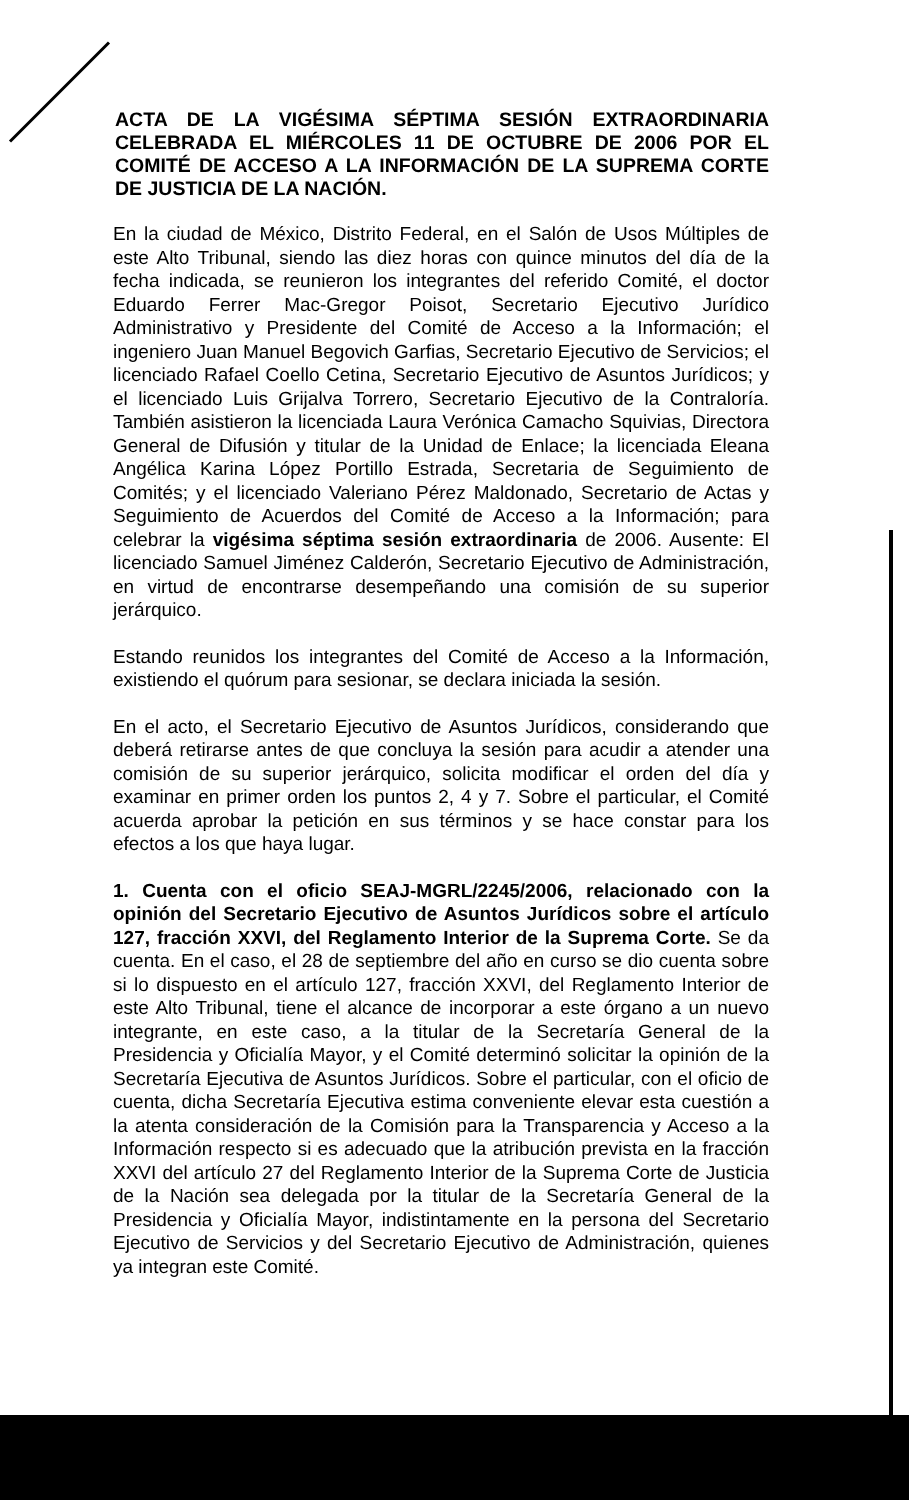ACTA DE LA VIGÉSIMA SÉPTIMA SESIÓN EXTRAORDINARIA CELEBRADA EL MIÉRCOLES 11 DE OCTUBRE DE 2006 POR EL COMITÉ DE ACCESO A LA INFORMACIÓN DE LA SUPREMA CORTE DE JUSTICIA DE LA NACIÓN.
En la ciudad de México, Distrito Federal, en el Salón de Usos Múltiples de este Alto Tribunal, siendo las diez horas con quince minutos del día de la fecha indicada, se reunieron los integrantes del referido Comité, el doctor Eduardo Ferrer Mac-Gregor Poisot, Secretario Ejecutivo Jurídico Administrativo y Presidente del Comité de Acceso a la Información; el ingeniero Juan Manuel Begovich Garfias, Secretario Ejecutivo de Servicios; el licenciado Rafael Coello Cetina, Secretario Ejecutivo de Asuntos Jurídicos; y el licenciado Luis Grijalva Torrero, Secretario Ejecutivo de la Contraloría. También asistieron la licenciada Laura Verónica Camacho Squivias, Directora General de Difusión y titular de la Unidad de Enlace; la licenciada Eleana Angélica Karina López Portillo Estrada, Secretaria de Seguimiento de Comités; y el licenciado Valeriano Pérez Maldonado, Secretario de Actas y Seguimiento de Acuerdos del Comité de Acceso a la Información; para celebrar la vigésima séptima sesión extraordinaria de 2006. Ausente: El licenciado Samuel Jiménez Calderón, Secretario Ejecutivo de Administración, en virtud de encontrarse desempeñando una comisión de su superior jerárquico.
Estando reunidos los integrantes del Comité de Acceso a la Información, existiendo el quórum para sesionar, se declara iniciada la sesión.
En el acto, el Secretario Ejecutivo de Asuntos Jurídicos, considerando que deberá retirarse antes de que concluya la sesión para acudir a atender una comisión de su superior jerárquico, solicita modificar el orden del día y examinar en primer orden los puntos 2, 4 y 7. Sobre el particular, el Comité acuerda aprobar la petición en sus términos y se hace constar para los efectos a los que haya lugar.
1. Cuenta con el oficio SEAJ-MGRL/2245/2006, relacionado con la opinión del Secretario Ejecutivo de Asuntos Jurídicos sobre el artículo 127, fracción XXVI, del Reglamento Interior de la Suprema Corte. Se da cuenta. En el caso, el 28 de septiembre del año en curso se dio cuenta sobre si lo dispuesto en el artículo 127, fracción XXVI, del Reglamento Interior de este Alto Tribunal, tiene el alcance de incorporar a este órgano a un nuevo integrante, en este caso, a la titular de la Secretaría General de la Presidencia y Oficialía Mayor, y el Comité determinó solicitar la opinión de la Secretaría Ejecutiva de Asuntos Jurídicos. Sobre el particular, con el oficio de cuenta, dicha Secretaría Ejecutiva estima conveniente elevar esta cuestión a la atenta consideración de la Comisión para la Transparencia y Acceso a la Información respecto si es adecuado que la atribución prevista en la fracción XXVI del artículo 27 del Reglamento Interior de la Suprema Corte de Justicia de la Nación sea delegada por la titular de la Secretaría General de la Presidencia y Oficialía Mayor, indistintamente en la persona del Secretario Ejecutivo de Servicios y del Secretario Ejecutivo de Administración, quienes ya integran este Comité.